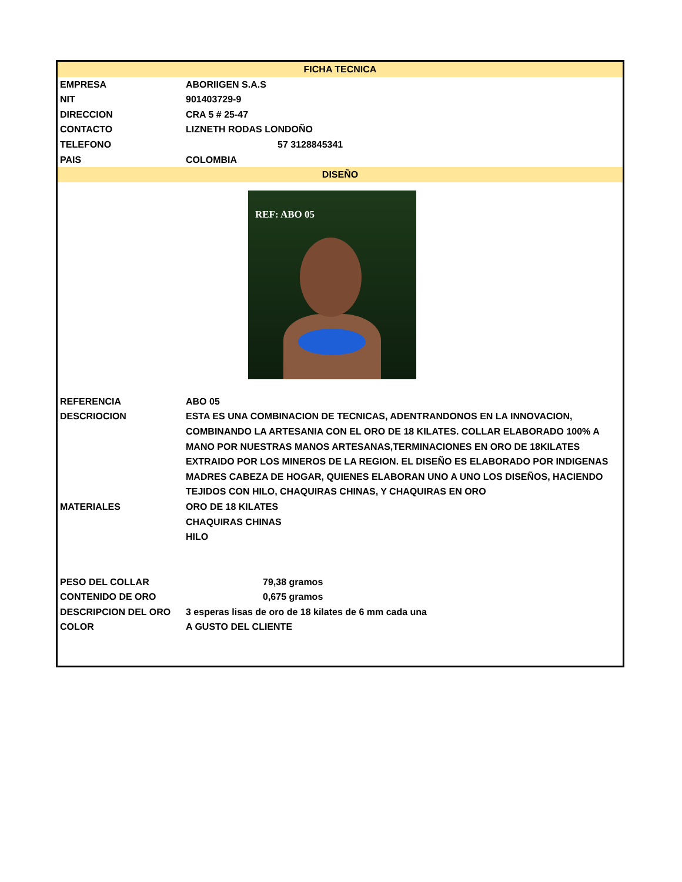| FICHA TECNICA | |
| --- | --- |
| EMPRESA | ABORIIGEN S.A.S |
| NIT | 901403729-9 |
| DIRECCION | CRA 5 # 25-47 |
| CONTACTO | LIZNETH RODAS LONDOÑO |
| TELEFONO | 57 3128845341 |
| PAIS | COLOMBIA |
| DISEÑO | |
| REF: ABO 05 | |
| REFERENCIA | ABO 05 |
| DESCRIOCION | ESTA ES UNA COMBINACION DE TECNICAS, ADENTRANDONOS EN LA INNOVACION, COMBINANDO LA ARTESANIA CON EL ORO DE 18 KILATES. COLLAR ELABORADO 100% A MANO POR NUESTRAS MANOS ARTESANAS,TERMINACIONES EN ORO DE 18KILATES EXTRAIDO POR LOS MINEROS DE LA REGION. EL DISEÑO ES ELABORADO POR INDIGENAS MADRES CABEZA DE HOGAR, QUIENES ELABORAN UNO A UNO LOS DISEÑOS, HACIENDO TEJIDOS CON HILO, CHAQUIRAS CHINAS, Y CHAQUIRAS EN ORO |
| MATERIALES | ORO DE 18 KILATES |
| | CHAQUIRAS CHINAS |
| | HILO |
| PESO DEL COLLAR | 79,38 gramos |
| CONTENIDO DE ORO | 0,675 gramos |
| DESCRIPCION DEL ORO | 3 esperas lisas de oro de 18 kilates de 6 mm cada una |
| COLOR | A GUSTO DEL CLIENTE |